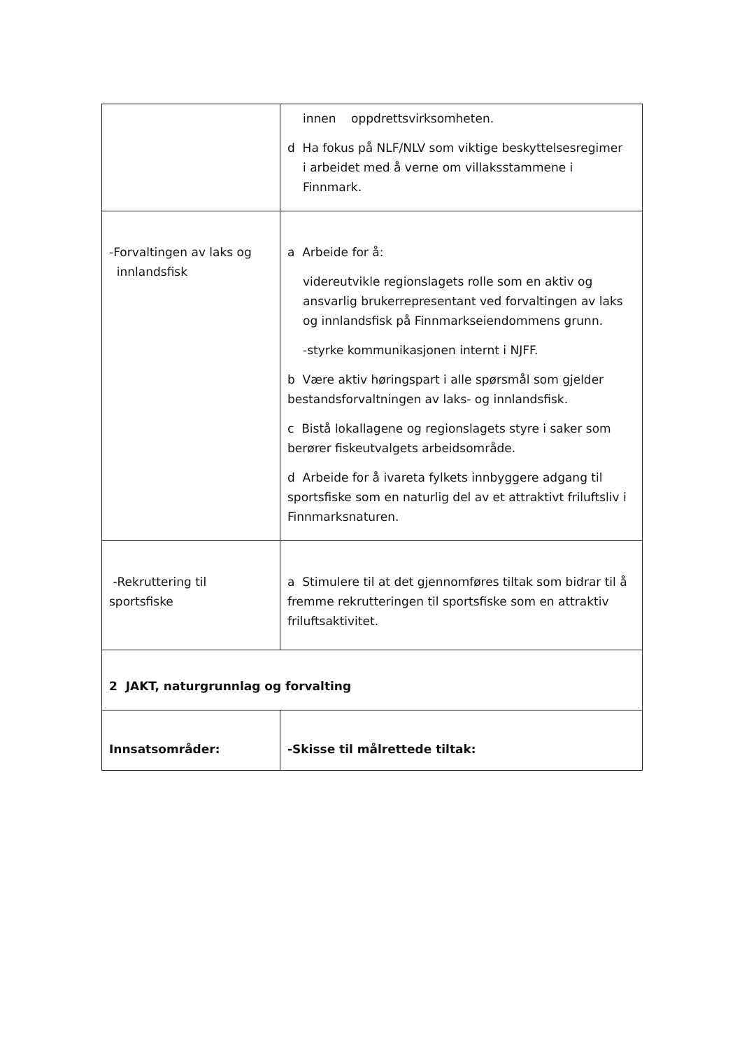| | innen oppdrettsvirksomheten. d Ha fokus på NLF/NLV som viktige beskyttelsesregimer i arbeidet med å verne om villaksstammene i Finnmark. |
| -Forvaltingen av laks og innlandsfisk | a Arbeide for å: videreutvikle regionslagets rolle som en aktiv og ansvarlig brukerrepresentant ved forvaltingen av laks og innlandsfisk på Finnmarkseiendommens grunn. -styrke kommunikasjonen internt i NJFF. b Være aktiv høringspart i alle spørsmål som gjelder bestandsforvaltningen av laks- og innlandsfisk. c Bistå lokallagene og regionslagets styre i saker som berører fiskeutvalgets arbeidsområde. d Arbeide for å ivareta fylkets innbyggere adgang til sportsfiske som en naturlig del av et attraktivt friluftsliv i Finnmarksnaturen. |
| -Rekruttering til sportsfiske | a Stimulere til at det gjennomføres tiltak som bidrar til å fremme rekrutteringen til sportsfiske som en attraktiv friluftsaktivitet. |
| 2 JAKT, naturgrunnlag og forvalting | |
| Innsatsområder: | -Skisse til målrettede tiltak: |